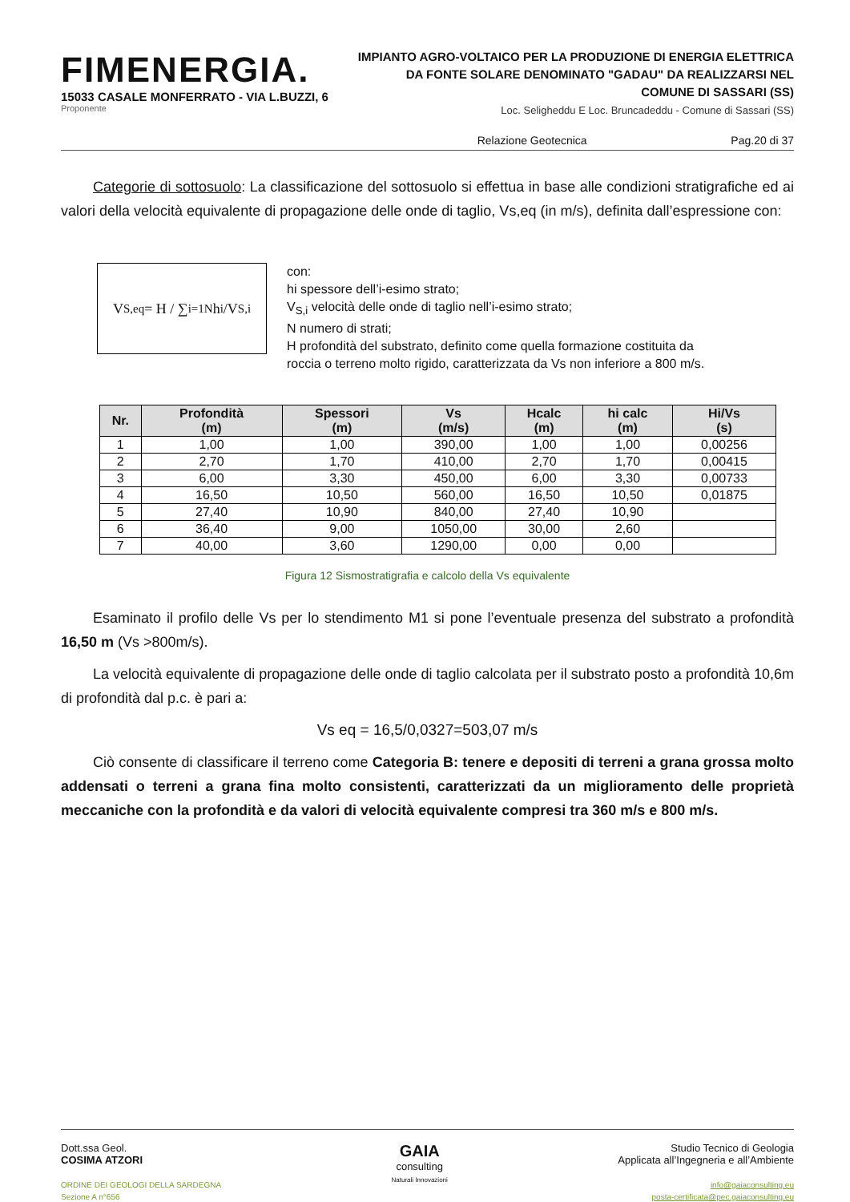FIMENERGIA.
15033 CASALE MONFERRATO - VIA L.BUZZI, 6
Proponente
IMPIANTO AGRO-VOLTAICO PER LA PRODUZIONE DI ENERGIA ELETTRICA
DA FONTE SOLARE DENOMINATO "GADAU" DA REALIZZARSI NEL
COMUNE DI SASSARI (SS)
Loc. Seligheddu E Loc. Bruncadeddu - Comune di Sassari (SS)
Relazione Geotecnica Pag.20 di 37
Categorie di sottosuolo: La classificazione del sottosuolo si effettua in base alle condizioni stratigrafiche ed ai valori della velocità equivalente di propagazione delle onde di taglio, Vs,eq (in m/s), definita dall’espressione con:
V<sub>S,eq</sub> = H / ∑<sub>i=1</sub><sup>N</sup> h<sub>i</sub>/V<sub>S,i</sub>
con:
hi spessore dell’i-esimo strato;
V<sub>S,i</sub> velocità delle onde di taglio nell’i-esimo strato;
N numero di strati;
H profondità del substrato, definito come quella formazione costituita da
roccia o terreno molto rigido, caratterizzata da Vs non inferiore a 800 m/s.
| Nr. | Profondità (m) | Spessori (m) | Vs (m/s) | Hcalc (m) | hi calc (m) | Hi/Vs (s) |
| --- | --- | --- | --- | --- | --- | --- |
| 1 | 1,00 | 1,00 | 390,00 | 1,00 | 1,00 | 0,00256 |
| 2 | 2,70 | 1,70 | 410,00 | 2,70 | 1,70 | 0,00415 |
| 3 | 6,00 | 3,30 | 450,00 | 6,00 | 3,30 | 0,00733 |
| 4 | 16,50 | 10,50 | 560,00 | 16,50 | 10,50 | 0,01875 |
| 5 | 27,40 | 10,90 | 840,00 | 27,40 | 10,90 | |
| 6 | 36,40 | 9,00 | 1050,00 | 30,00 | 2,60 | |
| 7 | 40,00 | 3,60 | 1290,00 | 0,00 | 0,00 | |
Figura 12 Sismostratigrafia e calcolo della Vs equivalente
Esaminato il profilo delle Vs per lo stendimento M1 si pone l’eventuale presenza del substrato a profondità 16,50 m (Vs >800m/s).
La velocità equivalente di propagazione delle onde di taglio calcolata per il substrato posto a profondità 10,6m di profondità dal p.c. è pari a:
Vs eq = 16,5/0,0327=503,07 m/s
Ciò consente di classificare il terreno come Categoria B: tenere e depositi di terreni a grana grossa molto addensati o terreni a grana fina molto consistenti, caratterizzati da un miglioramento delle proprietà meccaniche con la profondità e da valori di velocità equivalente compresi tra 360 m/s e 800 m/s.
Dott.ssa Geol.
COSIMA ATZORI
ORDINE DEI GEOLOGI DELLA SARDEGNA
Sezione A n°656
GAIA
consulting
Naturali Innovazioni
Studio Tecnico di Geologia
Applicata all’Ingegneria e all’Ambiente
info@gaiaconsulting.eu
posta-certificata@pec.gaiaconsulting.eu